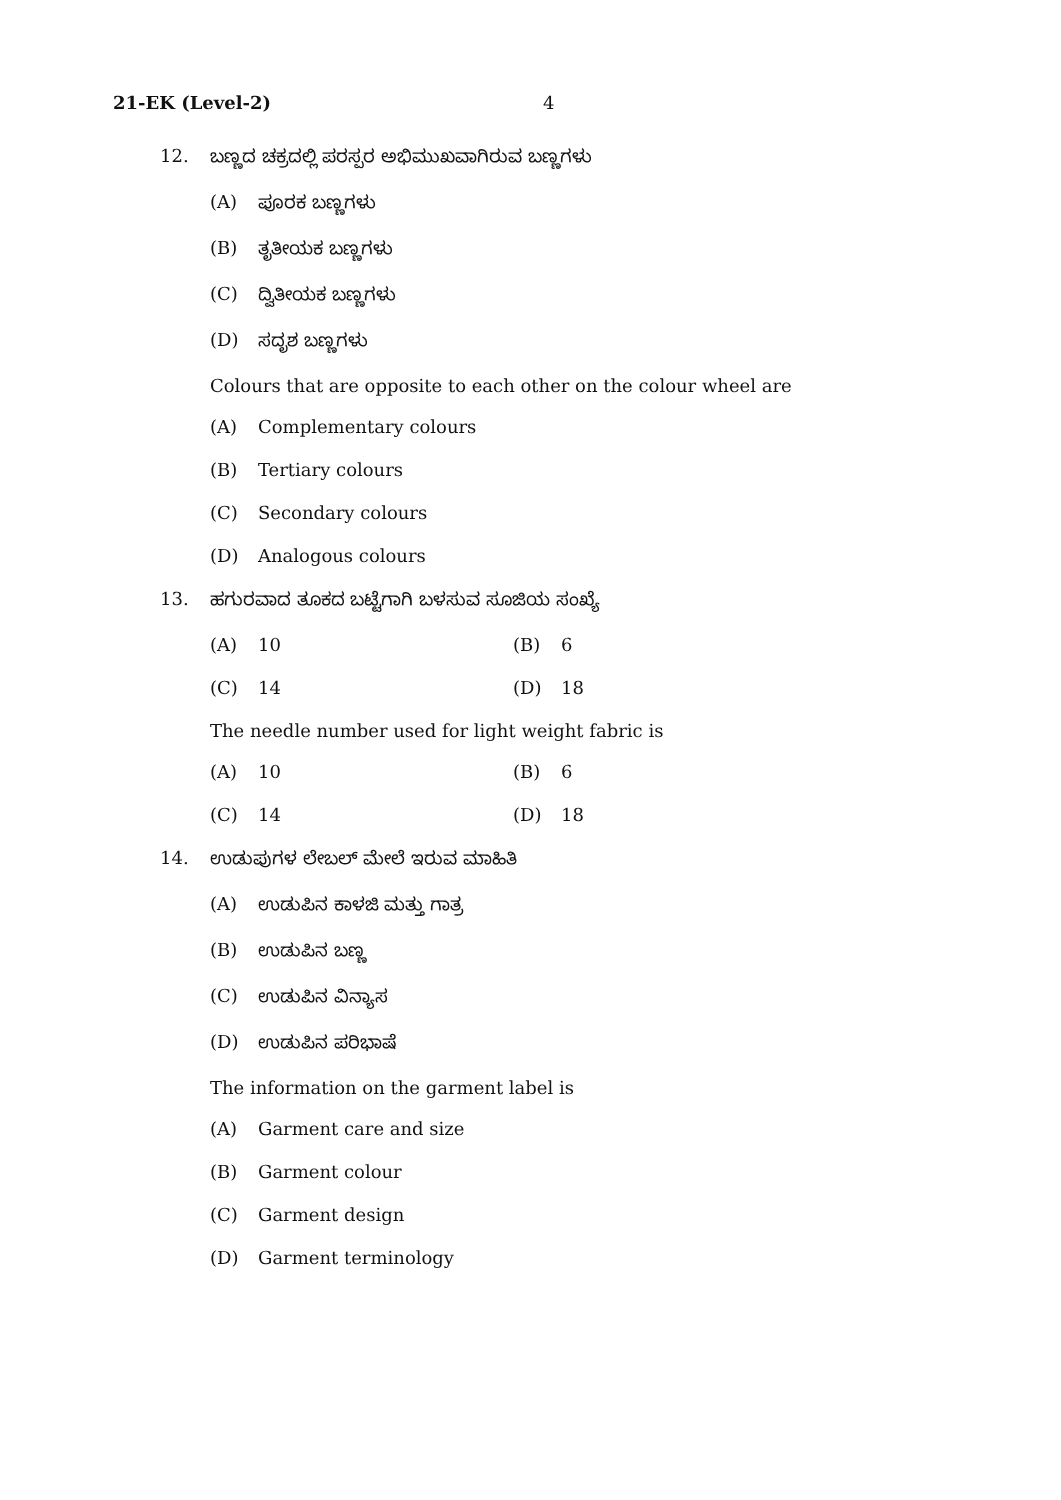21-EK (Level-2) 4
12. ಬಣ್ಣದ ಚಕ್ರದಲ್ಲಿ ಪರಸ್ಪರ ಅಭಿಮುಖವಾಗಿರುವ ಬಣ್ಣಗಳು
(A) ಪೂರಕ ಬಣ್ಣಗಳು
(B) ತೃತೀಯಕ ಬಣ್ಣಗಳು
(C) ದ್ವಿತೀಯಕ ಬಣ್ಣಗಳು
(D) ಸದೃಶ ಬಣ್ಣಗಳು
Colours that are opposite to each other on the colour wheel are
(A) Complementary colours
(B) Tertiary colours
(C) Secondary colours
(D) Analogous colours
13. ಹಗುರವಾದ ತೂಕದ ಬಟ್ಟೆಗಾಗಿ ಬಳಸುವ ಸೂಜಿಯ ಸಂಖ್ಯೆ
(A) 10 (B) 6
(C) 14 (D) 18
The needle number used for light weight fabric is
(A) 10 (B) 6
(C) 14 (D) 18
14. ಉಡುಪುಗಳ ಲೇಬಲ್ ಮೇಲೆ ಇರುವ ಮಾಹಿತಿ
(A) ಉಡುಪಿನ ಕಾಳಜಿ ಮತ್ತು ಗಾತ್ರ
(B) ಉಡುಪಿನ ಬಣ್ಣ
(C) ಉಡುಪಿನ ವಿನ್ಯಾಸ
(D) ಉಡುಪಿನ ಪರಿಭಾಷೆ
The information on the garment label is
(A) Garment care and size
(B) Garment colour
(C) Garment design
(D) Garment terminology